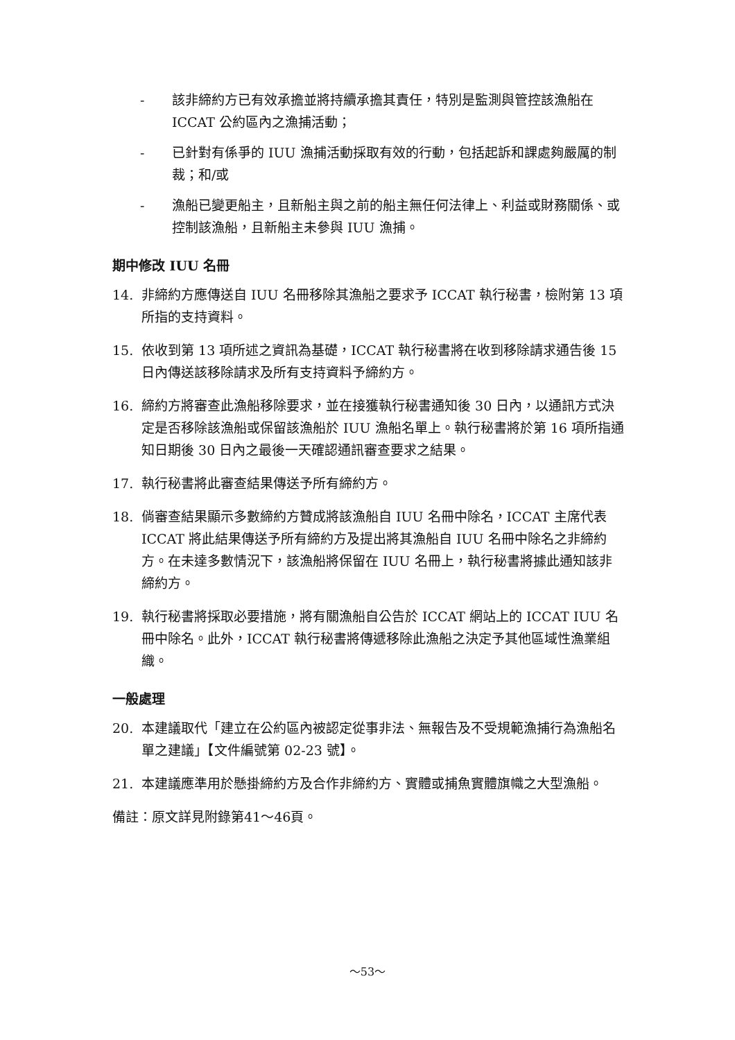- 該非締約方已有效承擔並將持續承擔其責任，特別是監測與管控該漁船在 ICCAT 公約區內之漁捕活動；
- 已針對有係爭的 IUU 漁捕活動採取有效的行動，包括起訴和課處夠嚴厲的制裁；和/或
- 漁船已變更船主，且新船主與之前的船主無任何法律上、利益或財務關係、或控制該漁船，且新船主未參與 IUU 漁捕。
期中修改 IUU 名冊
14. 非締約方應傳送自 IUU 名冊移除其漁船之要求予 ICCAT 執行秘書，檢附第 13 項所指的支持資料。
15. 依收到第 13 項所述之資訊為基礎，ICCAT 執行秘書將在收到移除請求通告後 15 日內傳送該移除請求及所有支持資料予締約方。
16. 締約方將審查此漁船移除要求，並在接獲執行秘書通知後 30 日內，以通訊方式決定是否移除該漁船或保留該漁船於 IUU 漁船名單上。執行秘書將於第 16 項所指通知日期後 30 日內之最後一天確認通訊審查要求之結果。
17. 執行秘書將此審查結果傳送予所有締約方。
18. 倘審查結果顯示多數締約方贊成將該漁船自 IUU 名冊中除名，ICCAT 主席代表 ICCAT 將此結果傳送予所有締約方及提出將其漁船自 IUU 名冊中除名之非締約方。在未達多數情況下，該漁船將保留在 IUU 名冊上，執行秘書將據此通知該非締約方。
19. 執行秘書將採取必要措施，將有關漁船自公告於 ICCAT 網站上的 ICCAT IUU 名冊中除名。此外，ICCAT 執行秘書將傳遞移除此漁船之決定予其他區域性漁業組織。
一般處理
20. 本建議取代「建立在公約區內被認定從事非法、無報告及不受規範漁捕行為漁船名單之建議」【文件編號第 02-23 號】。
21. 本建議應準用於懸掛締約方及合作非締約方、實體或捕魚實體旗幟之大型漁船。
備註：原文詳見附錄第41～46頁。
～53～